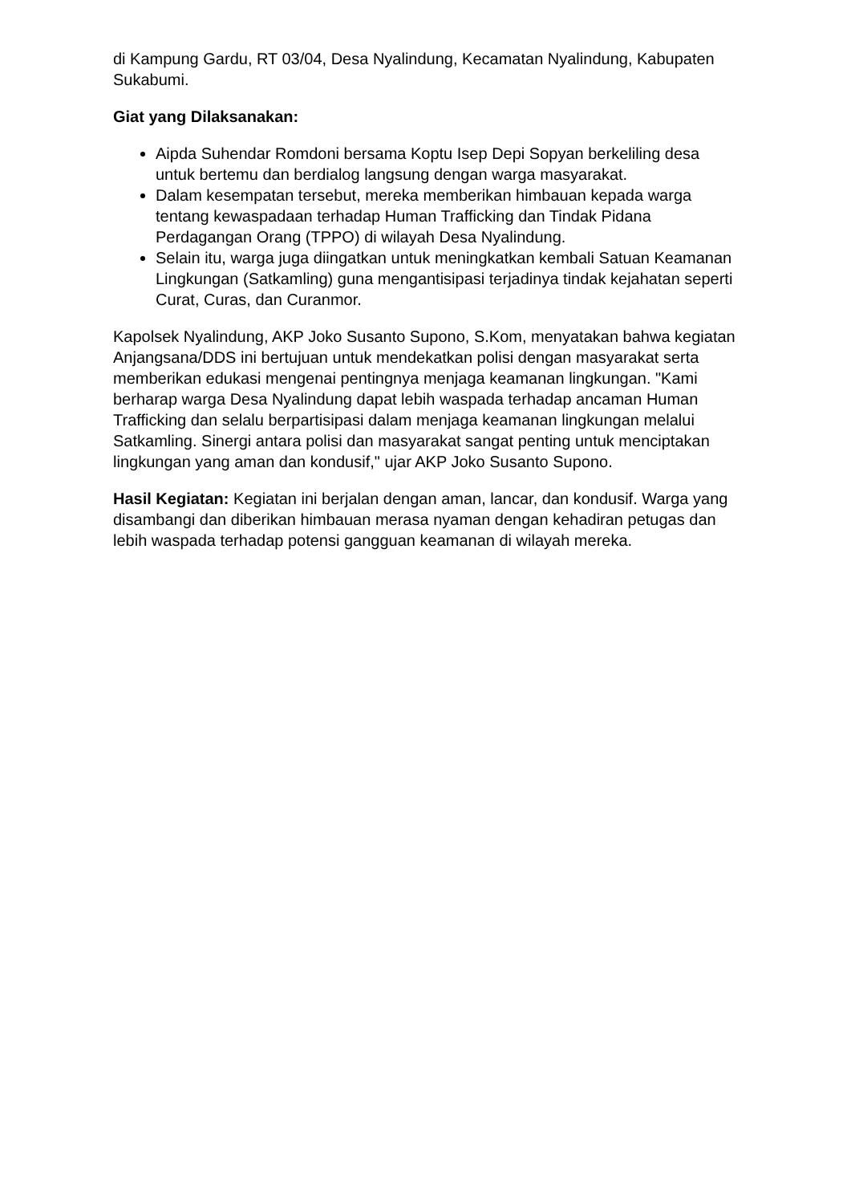di Kampung Gardu, RT 03/04, Desa Nyalindung, Kecamatan Nyalindung, Kabupaten Sukabumi.
Giat yang Dilaksanakan:
Aipda Suhendar Romdoni bersama Koptu Isep Depi Sopyan berkeliling desa untuk bertemu dan berdialog langsung dengan warga masyarakat.
Dalam kesempatan tersebut, mereka memberikan himbauan kepada warga tentang kewaspadaan terhadap Human Trafficking dan Tindak Pidana Perdagangan Orang (TPPO) di wilayah Desa Nyalindung.
Selain itu, warga juga diingatkan untuk meningkatkan kembali Satuan Keamanan Lingkungan (Satkamling) guna mengantisipasi terjadinya tindak kejahatan seperti Curat, Curas, dan Curanmor.
Kapolsek Nyalindung, AKP Joko Susanto Supono, S.Kom, menyatakan bahwa kegiatan Anjangsana/DDS ini bertujuan untuk mendekatkan polisi dengan masyarakat serta memberikan edukasi mengenai pentingnya menjaga keamanan lingkungan. "Kami berharap warga Desa Nyalindung dapat lebih waspada terhadap ancaman Human Trafficking dan selalu berpartisipasi dalam menjaga keamanan lingkungan melalui Satkamling. Sinergi antara polisi dan masyarakat sangat penting untuk menciptakan lingkungan yang aman dan kondusif," ujar AKP Joko Susanto Supono.
Hasil Kegiatan: Kegiatan ini berjalan dengan aman, lancar, dan kondusif. Warga yang disambangi dan diberikan himbauan merasa nyaman dengan kehadiran petugas dan lebih waspada terhadap potensi gangguan keamanan di wilayah mereka.